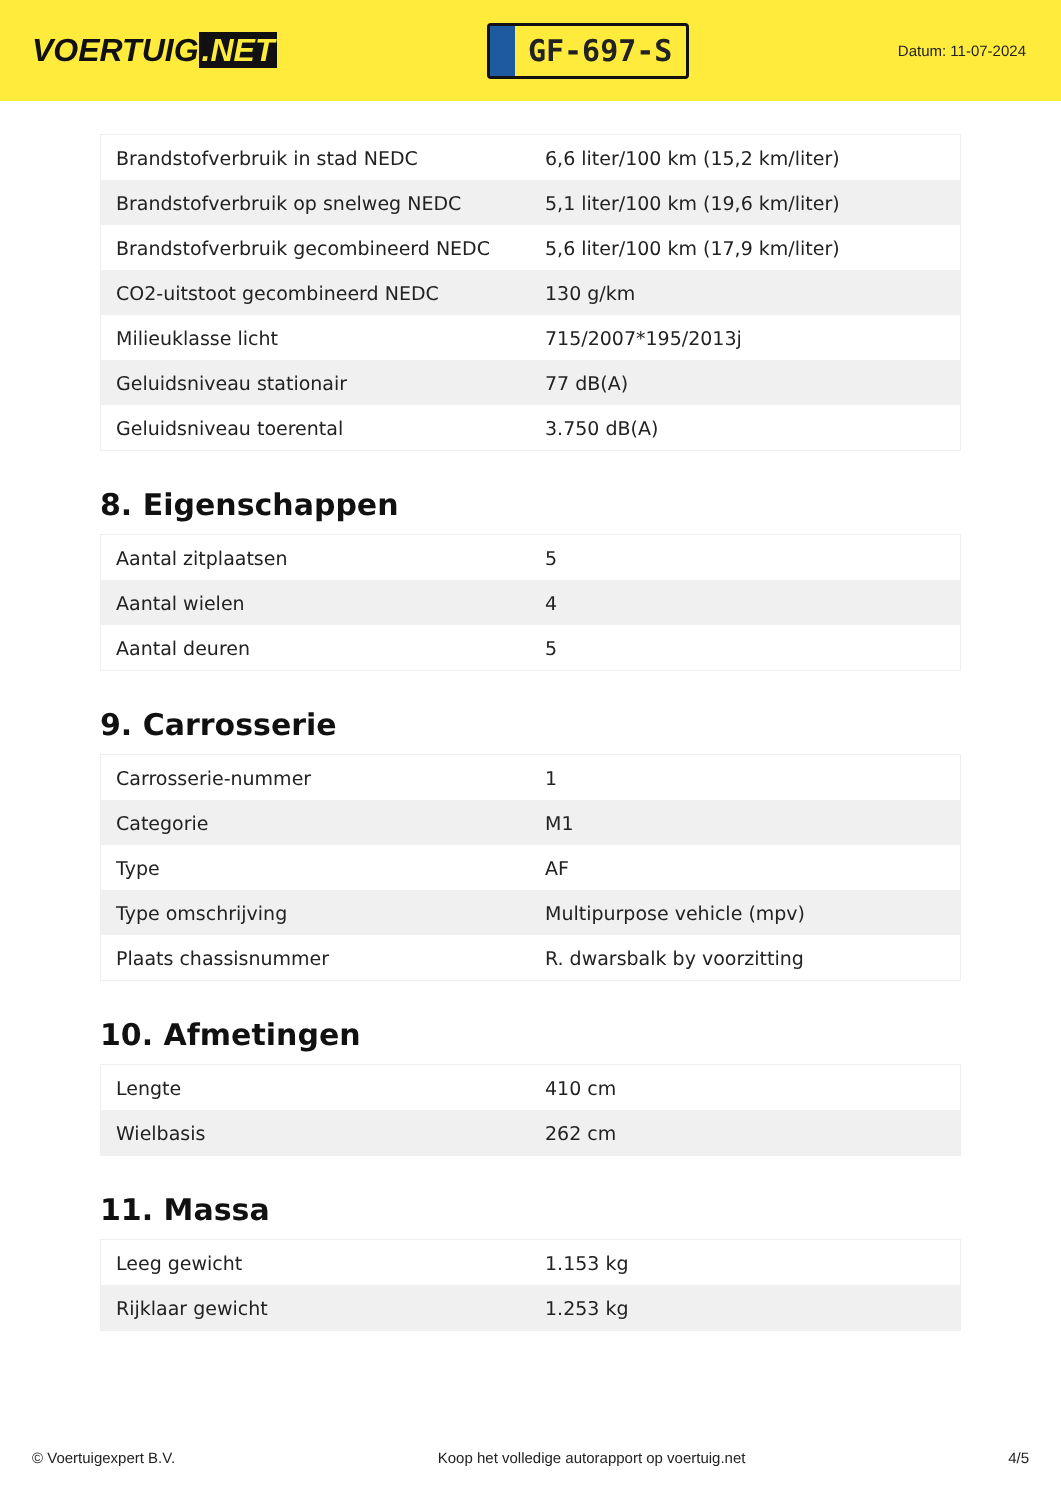VOERTUIG.NET
GF-697-S
Datum: 11-07-2024
| Brandstofverbruik in stad NEDC | 6,6 liter/100 km (15,2 km/liter) |
| Brandstofverbruik op snelweg NEDC | 5,1 liter/100 km (19,6 km/liter) |
| Brandstofverbruik gecombineerd NEDC | 5,6 liter/100 km (17,9 km/liter) |
| CO2-uitstoot gecombineerd NEDC | 130 g/km |
| Milieuklasse licht | 715/2007*195/2013j |
| Geluidsniveau stationair | 77 dB(A) |
| Geluidsniveau toerental | 3.750 dB(A) |
8. Eigenschappen
| Aantal zitplaatsen | 5 |
| Aantal wielen | 4 |
| Aantal deuren | 5 |
9. Carrosserie
| Carrosserie-nummer | 1 |
| Categorie | M1 |
| Type | AF |
| Type omschrijving | Multipurpose vehicle (mpv) |
| Plaats chassisnummer | R. dwarsbalk by voorzitting |
10. Afmetingen
| Lengte | 410 cm |
| Wielbasis | 262 cm |
11. Massa
| Leeg gewicht | 1.153 kg |
| Rijklaar gewicht | 1.253 kg |
© Voertuigexpert B.V. Koop het volledige autorapport op voertuig.net 4/5